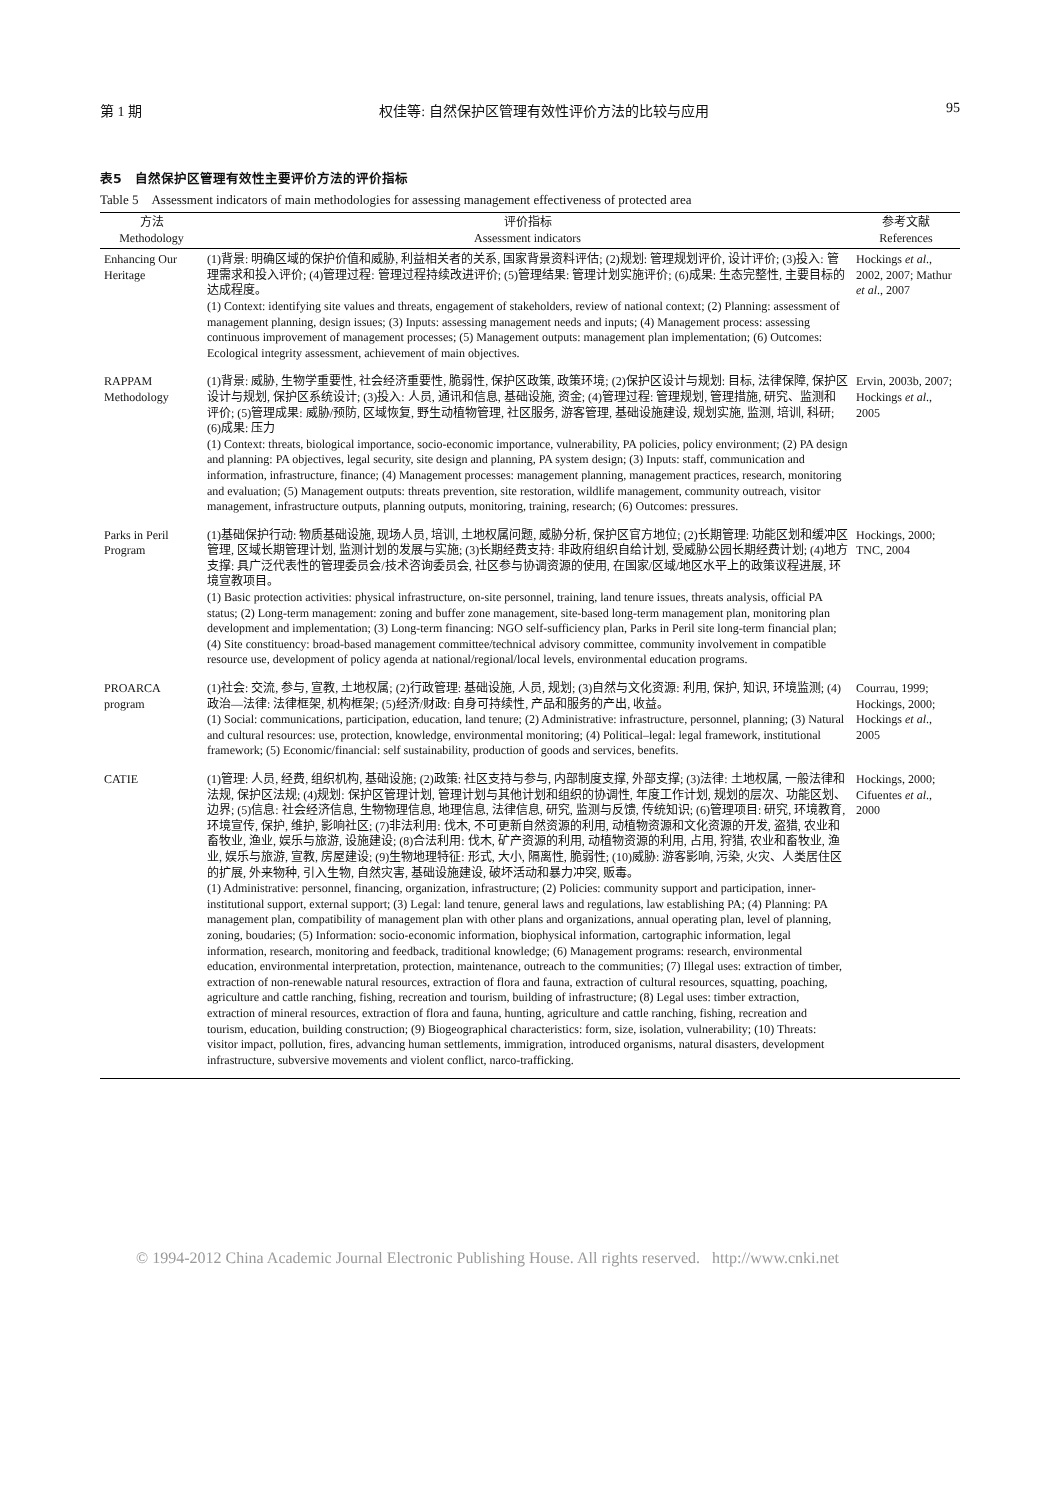第 1 期 权佳等: 自然保护区管理有效性评价方法的比较与应用 95
表5　自然保护区管理有效性主要评价方法的评价指标
Table 5　Assessment indicators of main methodologies for assessing management effectiveness of protected area
| 方法 Methodology | 评价指标 Assessment indicators | 参考文献 References |
| --- | --- | --- |
| Enhancing Our Heritage | (1)背景: 明确区域的保护价值和威胁, 利益相关者的关系, 国家背景资料评估; (2)规划: 管理规划评价, 设计评价; (3)投入: 管理需求和投入评价; (4)管理过程: 管理过程持续改进评价; (5)管理结果: 管理计划实施评价; (6)成果: 生态完整性, 主要目标的达成程度。 (1) Context: identifying site values and threats, engagement of stakeholders, review of national context; (2) Planning: assessment of management planning, design issues; (3) Inputs: assessing management needs and inputs; (4) Management process: assessing continuous improvement of management processes; (5) Management outputs: management plan implementation; (6) Outcomes: Ecological integrity assessment, achievement of main objectives. | Hockings et al ., 2002, 2007; Mathur et al ., 2007 |
| RAPPAM Methodology | (1)背景: 威胁, 生物学重要性, 社会经济重要性, 脆弱性, 保护区政策, 政策环境; (2)保护区设计与规划: 目标, 法律保障, 保护区设计与规划, 保护区系统设计; (3)投入: 人员, 通讯和信息, 基础设施, 资金; (4)管理过程: 管理规划, 管理措施, 研究、监测和评价; (5)管理成果: 威胁/预防, 区域恢复, 野生动植物管理, 社区服务, 游客管理, 基础设施建设, 规划实施, 监测, 培训, 科研; (6)成果: 压力 (1) Context: threats, biological importance, socio-economic importance, vulnerability, PA policies, policy environment; (2) PA design and planning: PA objectives, legal security, site design and planning, PA system design; (3) Inputs: staff, communication and information, infrastructure, finance; (4) Management processes: management planning, management practices, research, monitoring and evaluation; (5) Management outputs: threats prevention, site restoration, wildlife management, community outreach, visitor management, infrastructure outputs, planning outputs, monitoring, training, research; (6) Outcomes: pressures. | Ervin, 2003b, 2007; Hockings et al ., 2005 |
| Parks in Peril Program | (1)基础保护行动: 物质基础设施, 现场人员, 培训, 土地权属问题, 威胁分析, 保护区官方地位; (2)长期管理: 功能区划和缓冲区管理, 区域长期管理计划, 监测计划的发展与实施; (3)长期经费支持: 非政府组织自给计划, 受威胁公园长期经费计划; (4)地方支撑: 具广泛代表性的管理委员会/技术咨询委员会, 社区参与协调资源的使用, 在国家/区域/地区水平上的政策议程进展, 环境宣教项目。 (1) Basic protection activities: physical infrastructure, on-site personnel, training, land tenure issues, threats analysis, official PA status; (2) Long-term management: zoning and buffer zone management, site-based long-term management plan, monitoring plan development and implementation; (3) Long-term financing: NGO self-sufficiency plan, Parks in Peril site long-term financial plan; (4) Site constituency: broad-based management committee/technical advisory committee, community involvement in compatible resource use, development of policy agenda at national/regional/local levels, environmental education programs. | Hockings, 2000; TNC, 2004 |
| PROARCA program | (1)社会: 交流, 参与, 宣教, 土地权属; (2)行政管理: 基础设施, 人员, 规划; (3)自然与文化资源: 利用, 保护, 知识, 环境监测; (4)政治—法律: 法律框架, 机构框架; (5)经济/财政: 自身可持续性, 产品和服务的产出, 收益。 (1) Social: communications, participation, education, land tenure; (2) Administrative: infrastructure, personnel, planning; (3) Natural and cultural resources: use, protection, knowledge, environmental monitoring; (4) Political–legal: legal framework, institutional framework; (5) Economic/financial: self sustainability, production of goods and services, benefits. | Courrau, 1999; Hockings, 2000; Hockings et al ., 2005 |
| CATIE | (1)管理: 人员, 经费, 组织机构, 基础设施; (2)政策: 社区支持与参与, 内部制度支撑, 外部支撑; (3)法律: 土地权属, 一般法律和法规, 保护区法规; (4)规划: 保护区管理计划, 管理计划与其他计划和组织的协调性, 年度工作计划, 规划的层次、功能区划、边界; (5)信息: 社会经济信息, 生物物理信息, 地理信息, 法律信息, 研究, 监测与反馈, 传统知识; (6)管理项目: 研究, 环境教育, 环境宣传, 保护, 维护, 影响社区; (7)非法利用: 伐木, 不可更新自然资源的利用, 动植物资源和文化资源的开发, 盗猎, 农业和畜牧业, 渔业, 娱乐与旅游, 设施建设; (8)合法利用: 伐木, 矿产资源的利用, 动植物资源的利用, 占用, 狩猎, 农业和畜牧业, 渔业, 娱乐与旅游, 宣教, 房屋建设; (9)生物地理特征: 形式, 大小, 隔离性, 脆弱性; (10)威胁: 游客影响, 污染, 火灾、人类居住区的扩展, 外来物种, 引入生物, 自然灾害, 基础设施建设, 破坏活动和暴力冲突, 贩毒。 (1) Administrative: personnel, financing, organization, infrastructure; (2) Policies: community support and participation, inner-institutional support, external support; (3) Legal: land tenure, general laws and regulations, law establishing PA; (4) Planning: PA management plan, compatibility of management plan with other plans and organizations, annual operating plan, level of planning, zoning, boudaries; (5) Information: socio-economic information, biophysical information, cartographic information, legal information, research, monitoring and feedback, traditional knowledge; (6) Management programs: research, environmental education, environmental interpretation, protection, maintenance, outreach to the communities; (7) Illegal uses: extraction of timber, extraction of non-renewable natural resources, extraction of flora and fauna, extraction of cultural resources, squatting, poaching, agriculture and cattle ranching, fishing, recreation and tourism, building of infrastructure; (8) Legal uses: timber extraction, extraction of mineral resources, extraction of flora and fauna, hunting, agriculture and cattle ranching, fishing, recreation and tourism, education, building construction; (9) Biogeographical characteristics: form, size, isolation, vulnerability; (10) Threats: visitor impact, pollution, fires, advancing human settlements, immigration, introduced organisms, natural disasters, development infrastructure, subversive movements and violent conflict, narco-trafficking. | Hockings, 2000; Cifuentes et al ., 2000 |
© 1994-2012 China Academic Journal Electronic Publishing House. All rights reserved. http://www.cnki.net